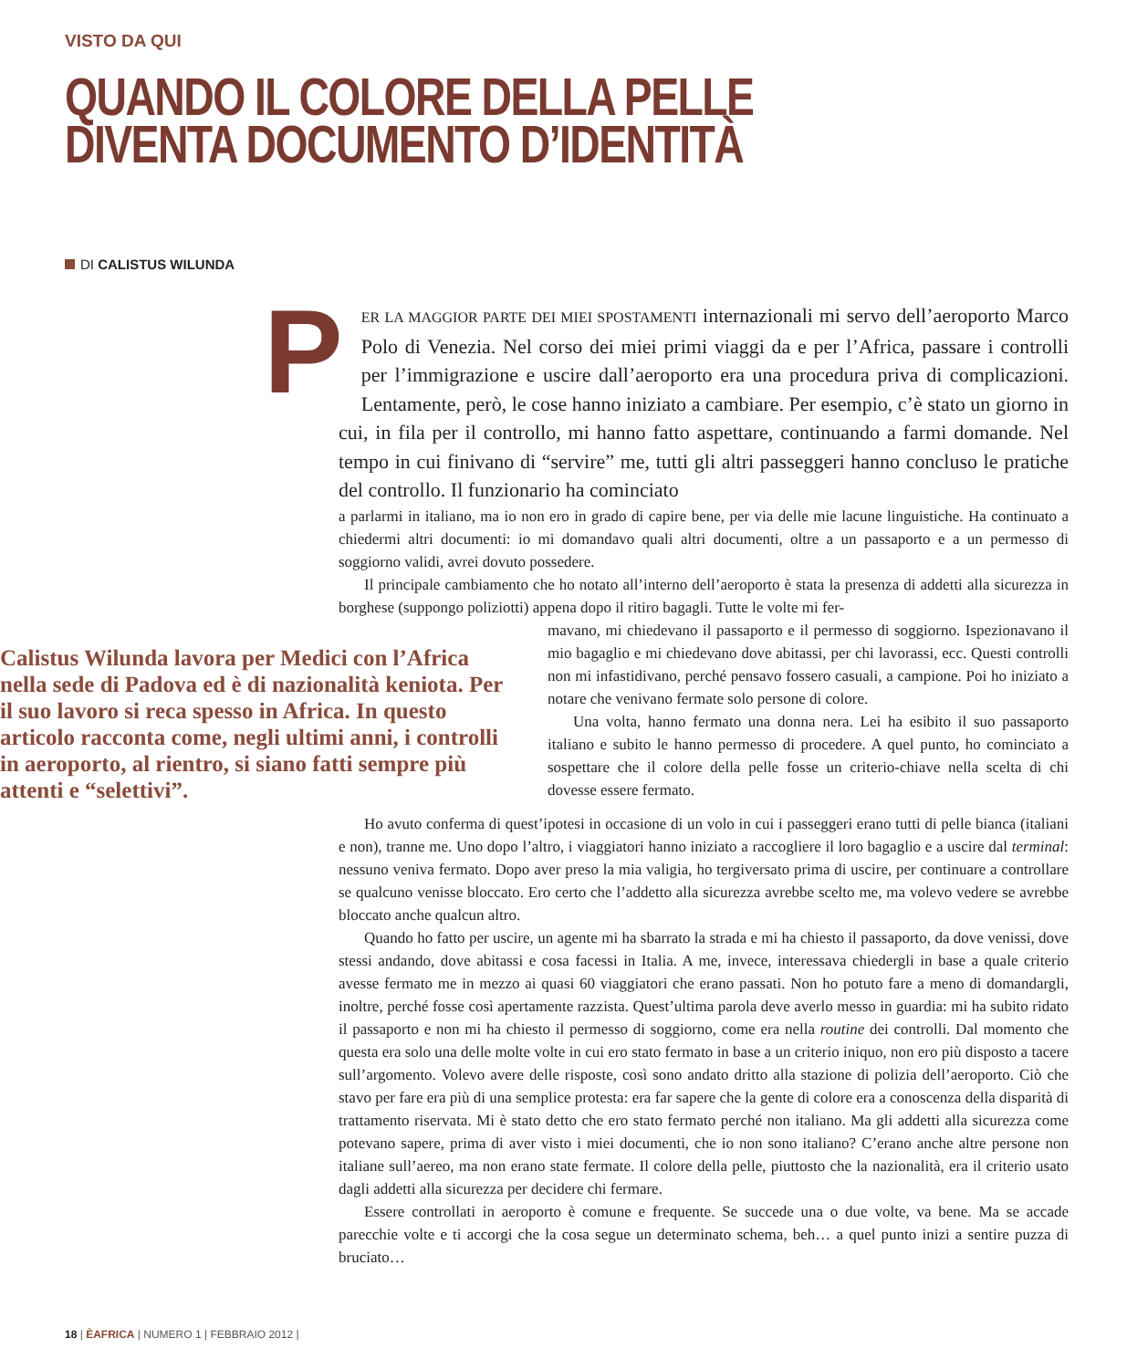VISTO DA QUI
QUANDO IL COLORE DELLA PELLE
DIVENTA DOCUMENTO D’IDENTITÀ
DI CALISTUS WILUNDA
PER LA MAGGIOR PARTE DEI MIEI SPOSTAMENTI internazionali mi servo dell’aeroporto Marco Polo di Venezia. Nel corso dei miei primi viaggi da e per l’Africa, passare i controlli per l’immigrazione e uscire dall’aeroporto era una procedura priva di complicazioni. Lentamente, però, le cose hanno iniziato a cambiare. Per esempio, c’è stato un giorno in cui, in fila per il controllo, mi hanno fatto aspettare, continuando a farmi domande. Nel tempo in cui finivano di “servire” me, tutti gli altri passeggeri hanno concluso le pratiche del controllo. Il funzionario ha cominciato
a parlarmi in italiano, ma io non ero in grado di capire bene, per via delle mie lacune linguistiche. Ha continuato a chiedermi altri documenti: io mi domandavo quali altri documenti, oltre a un passaporto e a un permesso di soggiorno validi, avrei dovuto possedere.
Il principale cambiamento che ho notato all’interno dell’aeroporto è stata la presenza di addetti alla sicurezza in borghese (suppongo poliziotti) appena dopo il ritiro bagagli. Tutte le volte mi fer-
Calistus Wilunda lavora per Medici con l’Africa nella sede di Padova ed è di nazionalità keniota. Per il suo lavoro si reca spesso in Africa. In questo articolo racconta come, negli ultimi anni, i controlli in aeroporto, al rientro, si siano fatti sempre più attenti e “selettivi”.
mavano, mi chiedevano il passaporto e il permesso di soggiorno. Ispezionavano il mio bagaglio e mi chiedevano dove abitassi, per chi lavorassi, ecc. Questi controlli non mi infastidivano, perché pensavo fossero casuali, a campione. Poi ho iniziato a notare che venivano fermate solo persone di colore.
Una volta, hanno fermato una donna nera. Lei ha esibito il suo passaporto italiano e subito le hanno permesso di procedere. A quel punto, ho cominciato a sospettare che il colore della pelle fosse un criterio-chiave nella scelta di chi dovesse essere fermato.
Ho avuto conferma di quest’ipotesi in occasione di un volo in cui i passeggeri erano tutti di pelle bianca (italiani e non), tranne me. Uno dopo l’altro, i viaggiatori hanno iniziato a raccogliere il loro bagaglio e a uscire dal terminal: nessuno veniva fermato. Dopo aver preso la mia valigia, ho tergiversato prima di uscire, per continuare a controllare se qualcuno venisse bloccato. Ero certo che l’addetto alla sicurezza avrebbe scelto me, ma volevo vedere se avrebbe bloccato anche qualcun altro.
Quando ho fatto per uscire, un agente mi ha sbarrato la strada e mi ha chiesto il passaporto, da dove venissi, dove stessi andando, dove abitassi e cosa facessi in Italia. A me, invece, interessava chiedergli in base a quale criterio avesse fermato me in mezzo ai quasi 60 viaggiatori che erano passati. Non ho potuto fare a meno di domandargli, inoltre, perché fosse così apertamente razzista. Quest’ultima parola deve averlo messo in guardia: mi ha subito ridato il passaporto e non mi ha chiesto il permesso di soggiorno, come era nella routine dei controlli. Dal momento che questa era solo una delle molte volte in cui ero stato fermato in base a un criterio iniquo, non ero più disposto a tacere sull’argomento. Volevo avere delle risposte, così sono andato dritto alla stazione di polizia dell’aeroporto. Ciò che stavo per fare era più di una semplice protesta: era far sapere che la gente di colore era a conoscenza della disparità di trattamento riservata. Mi è stato detto che ero stato fermato perché non italiano. Ma gli addetti alla sicurezza come potevano sapere, prima di aver visto i miei documenti, che io non sono italiano? C’erano anche altre persone non italiane sull’aereo, ma non erano state fermate. Il colore della pelle, piuttosto che la nazionalità, era il criterio usato dagli addetti alla sicurezza per decidere chi fermare.
Essere controllati in aeroporto è comune e frequente. Se succede una o due volte, va bene. Ma se accade parecchie volte e ti accorgi che la cosa segue un determinato schema, beh… a quel punto inizi a sentire puzza di bruciato…
18 | ÈAFRICA | NUMERO 1 | FEBBRAIO 2012 |